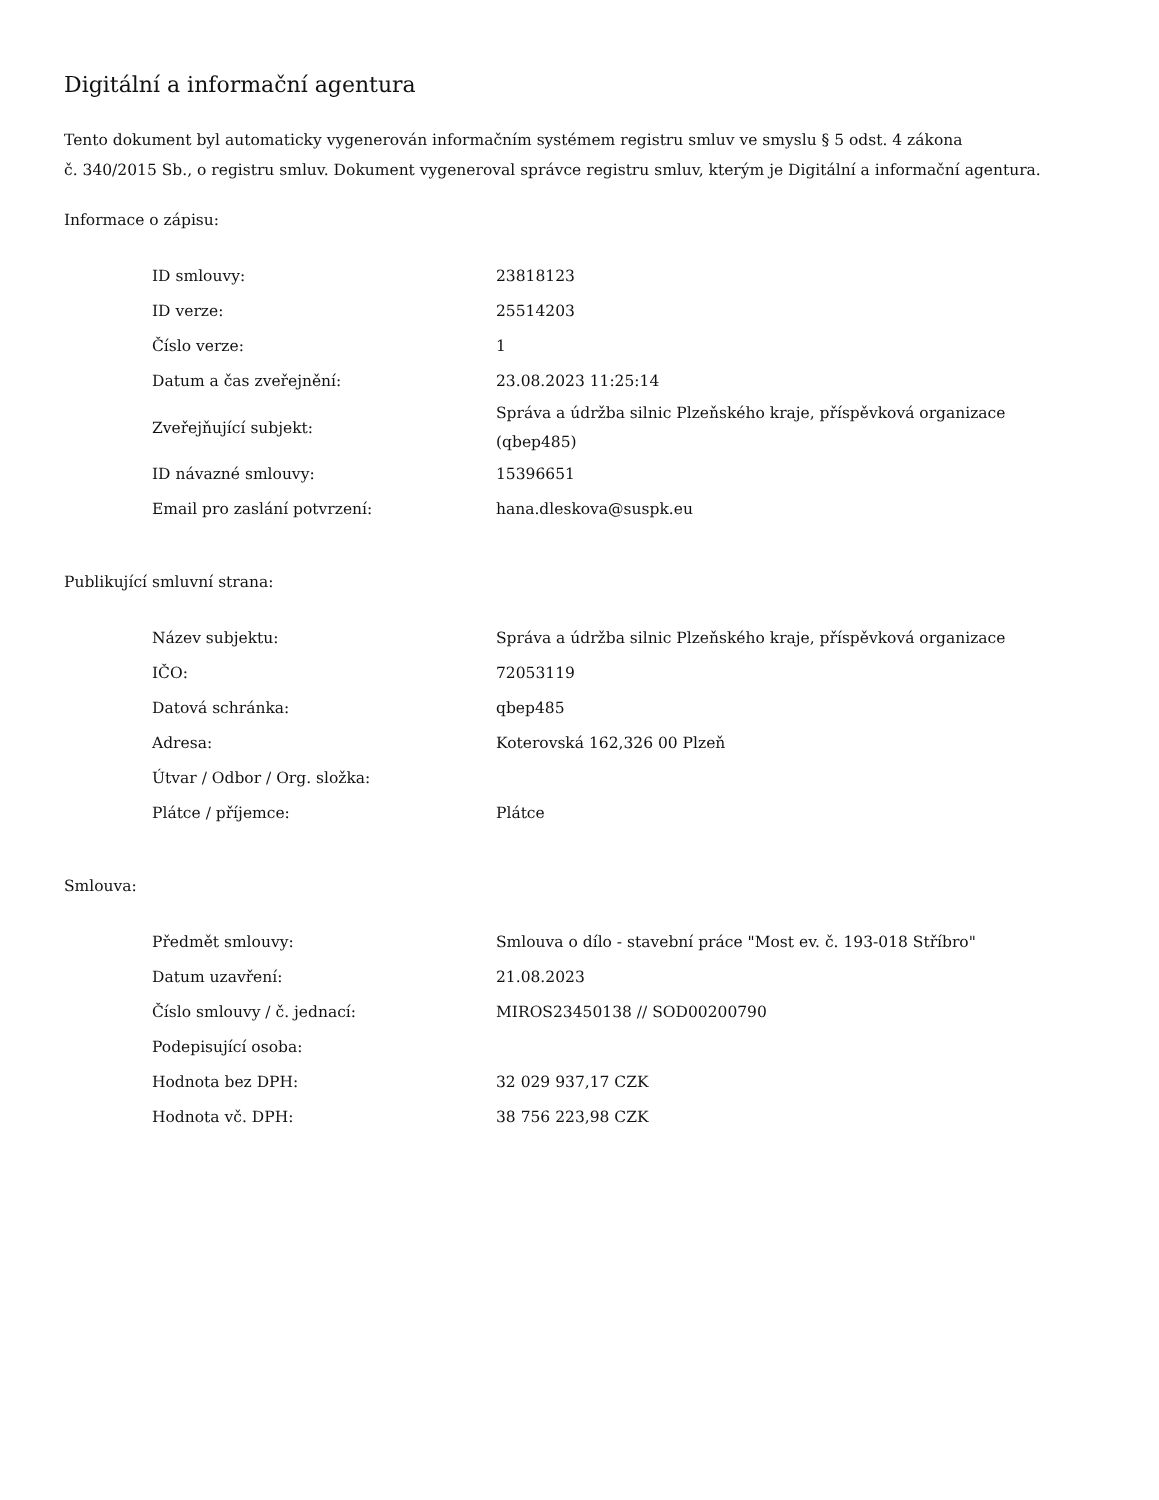Digitální a informační agentura
Tento dokument byl automaticky vygenerován informačním systémem registru smluv ve smyslu § 5 odst. 4 zákona
č. 340/2015 Sb., o registru smluv. Dokument vygeneroval správce registru smluv, kterým je Digitální a informační agentura.
Informace o zápisu:
| ID smlouvy: | 23818123 |
| ID verze: | 25514203 |
| Číslo verze: | 1 |
| Datum a čas zveřejnění: | 23.08.2023 11:25:14 |
| Zveřejňující subjekt: | Správa a údržba silnic Plzeňského kraje, příspěvková organizace (qbep485) |
| ID návazné smlouvy: | 15396651 |
| Email pro zaslání potvrzení: | hana.dleskova@suspk.eu |
Publikující smluvní strana:
| Název subjektu: | Správa a údržba silnic Plzeňského kraje, příspěvková organizace |
| IČO: | 72053119 |
| Datová schránka: | qbep485 |
| Adresa: | Koterovská 162,326 00 Plzeň |
| Útvar / Odbor / Org. složka: | |
| Plátce / příjemce: | Plátce |
Smlouva:
| Předmět smlouvy: | Smlouva o dílo - stavební práce "Most ev. č. 193-018 Stříbro" |
| Datum uzavření: | 21.08.2023 |
| Číslo smlouvy / č. jednací: | MIROS23450138 // SOD00200790 |
| Podepisující osoba: | |
| Hodnota bez DPH: | 32 029 937,17 CZK |
| Hodnota vč. DPH: | 38 756 223,98 CZK |